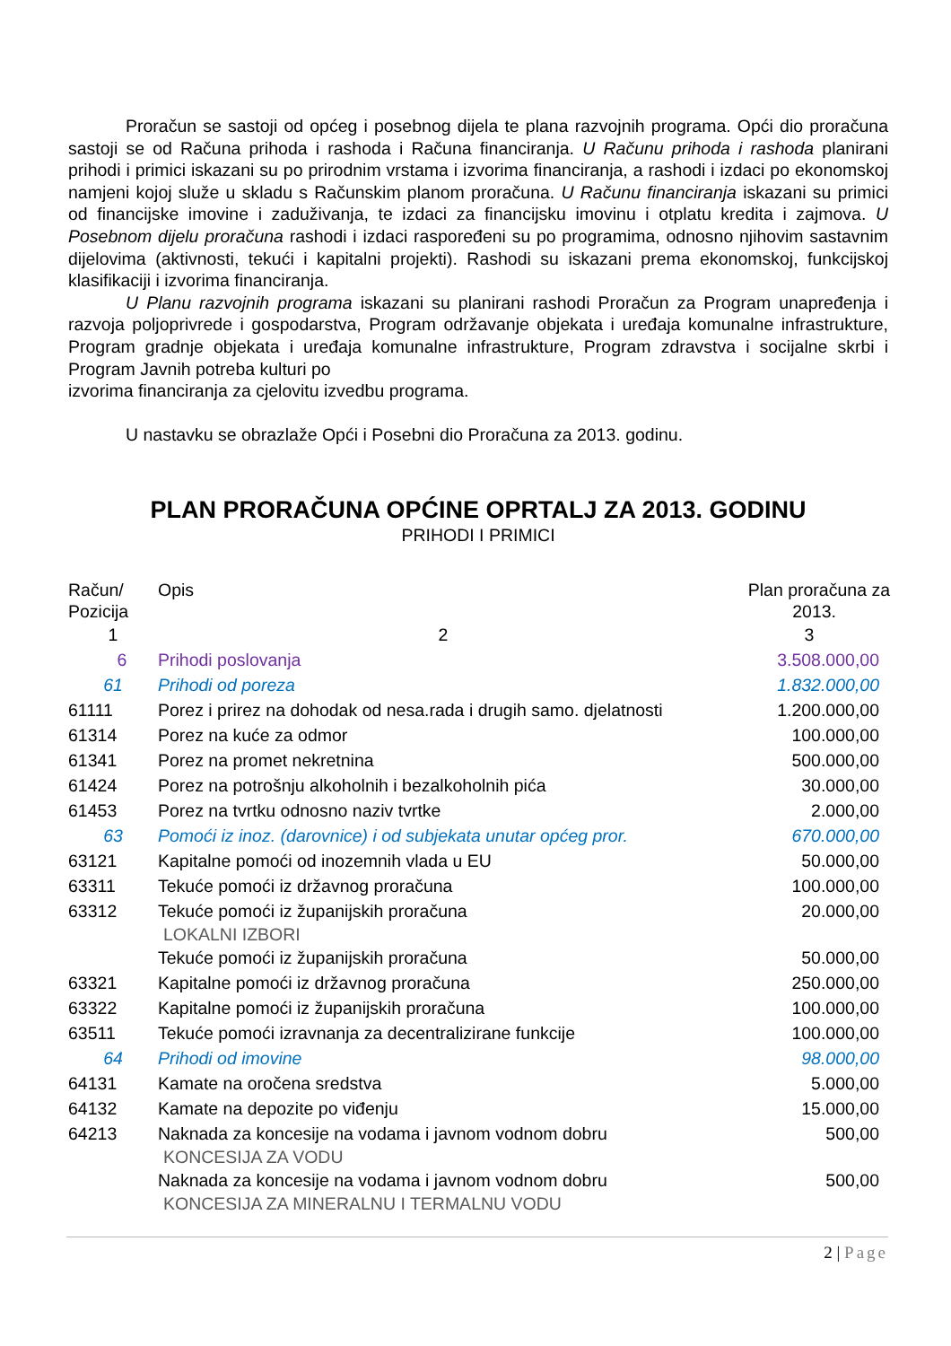Proračun se sastoji od općeg i posebnog dijela te plana razvojnih programa. Opći dio proračuna sastoji se od Računa prihoda i rashoda i Računa financiranja. U Računu prihoda i rashoda planirani prihodi i primici iskazani su po prirodnim vrstama i izvorima financiranja, a rashodi i izdaci po ekonomskoj namjeni kojoj služe u skladu s Računskim planom proračuna. U Računu financiranja iskazani su primici od financijske imovine i zaduživanja, te izdaci za financijsku imovinu i otplatu kredita i zajmova. U Posebnom dijelu proračuna rashodi i izdaci raspoređeni su po programima, odnosno njihovim sastavnim dijelovima (aktivnosti, tekući i kapitalni projekti). Rashodi su iskazani prema ekonomskoj, funkcijskoj klasifikaciji i izvorima financiranja.
U Planu razvojnih programa iskazani su planirani rashodi Proračun za Program unapređenja i razvoja poljoprivrede i gospodarstva, Program održavanje objekata i uređaja komunalne infrastrukture, Program gradnje objekata i uređaja komunalne infrastrukture, Program zdravstva i socijalne skrbi i Program Javnih potreba kulturi po
izvorima financiranja za cjelovitu izvedbu programa.
U nastavku se obrazlaže Opći i Posebni dio Proračuna za 2013. godinu.
PLAN PRORAČUNA OPĆINE OPRTALJ ZA 2013. GODINU
PRIHODI I PRIMICI
| Račun/ Pozicija | Opis | Plan proračuna za 2013. |
| --- | --- | --- |
| 1 | 2 | 3 |
| 6 | Prihodi poslovanja | 3.508.000,00 |
| 61 | Prihodi od poreza | 1.832.000,00 |
| 61111 | Porez i prirez na dohodak od nesa.rada i drugih samo. djelatnosti | 1.200.000,00 |
| 61314 | Porez na kuće za odmor | 100.000,00 |
| 61341 | Porez na promet nekretnina | 500.000,00 |
| 61424 | Porez na potrošnju alkoholnih i bezalkoholnih pića | 30.000,00 |
| 61453 | Porez na tvrtku odnosno naziv tvrtke | 2.000,00 |
| 63 | Pomoći iz inoz. (darovnice) i od subjekata unutar općeg pror. | 670.000,00 |
| 63121 | Kapitalne pomoći od inozemnih vlada u EU | 50.000,00 |
| 63311 | Tekuće pomoći iz državnog proračuna | 100.000,00 |
| 63312 | Tekuće pomoći iz županijskih proračuna LOKALNI IZBORI | 20.000,00 |
| | Tekuće pomoći iz županijskih proračuna | 50.000,00 |
| 63321 | Kapitalne pomoći iz državnog proračuna | 250.000,00 |
| 63322 | Kapitalne pomoći iz županijskih proračuna | 100.000,00 |
| 63511 | Tekuće pomoći izravnanja za decentralizirane funkcije | 100.000,00 |
| 64 | Prihodi od imovine | 98.000,00 |
| 64131 | Kamate na oročena sredstva | 5.000,00 |
| 64132 | Kamate na depozite po viđenju | 15.000,00 |
| 64213 | Naknada za koncesije na vodama i javnom vodnom dobru KONCESIJA ZA VODU | 500,00 |
| | Naknada za koncesije na vodama i javnom vodnom dobru KONCESIJA ZA MINERALNU I TERMALNU VODU | 500,00 |
2 | Page